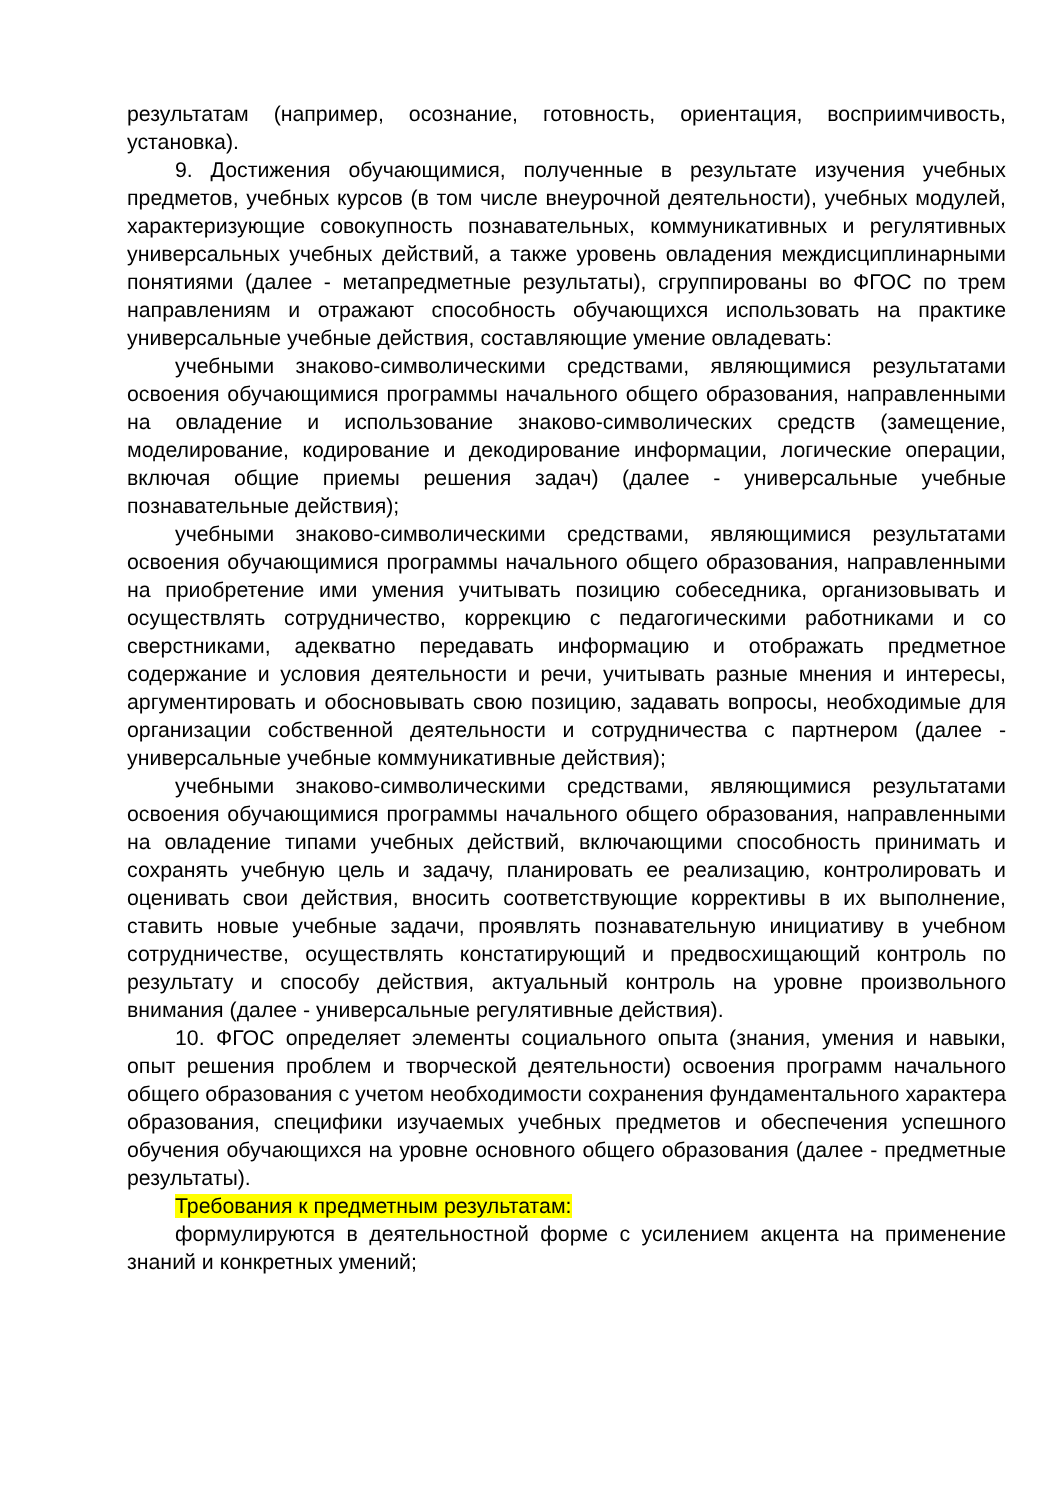результатам (например, осознание, готовность, ориентация, восприимчивость, установка).
9. Достижения обучающимися, полученные в результате изучения учебных предметов, учебных курсов (в том числе внеурочной деятельности), учебных модулей, характеризующие совокупность познавательных, коммуникативных и регулятивных универсальных учебных действий, а также уровень овладения междисциплинарными понятиями (далее - метапредметные результаты), сгруппированы во ФГОС по трем направлениям и отражают способность обучающихся использовать на практике универсальные учебные действия, составляющие умение овладевать:
учебными знаково-символическими средствами, являющимися результатами освоения обучающимися программы начального общего образования, направленными на овладение и использование знаково-символических средств (замещение, моделирование, кодирование и декодирование информации, логические операции, включая общие приемы решения задач) (далее - универсальные учебные познавательные действия);
учебными знаково-символическими средствами, являющимися результатами освоения обучающимися программы начального общего образования, направленными на приобретение ими умения учитывать позицию собеседника, организовывать и осуществлять сотрудничество, коррекцию с педагогическими работниками и со сверстниками, адекватно передавать информацию и отображать предметное содержание и условия деятельности и речи, учитывать разные мнения и интересы, аргументировать и обосновывать свою позицию, задавать вопросы, необходимые для организации собственной деятельности и сотрудничества с партнером (далее - универсальные учебные коммуникативные действия);
учебными знаково-символическими средствами, являющимися результатами освоения обучающимися программы начального общего образования, направленными на овладение типами учебных действий, включающими способность принимать и сохранять учебную цель и задачу, планировать ее реализацию, контролировать и оценивать свои действия, вносить соответствующие коррективы в их выполнение, ставить новые учебные задачи, проявлять познавательную инициативу в учебном сотрудничестве, осуществлять констатирующий и предвосхищающий контроль по результату и способу действия, актуальный контроль на уровне произвольного внимания (далее - универсальные регулятивные действия).
10. ФГОС определяет элементы социального опыта (знания, умения и навыки, опыт решения проблем и творческой деятельности) освоения программ начального общего образования с учетом необходимости сохранения фундаментального характера образования, специфики изучаемых учебных предметов и обеспечения успешного обучения обучающихся на уровне основного общего образования (далее - предметные результаты).
Требования к предметным результатам:
формулируются в деятельностной форме с усилением акцента на применение знаний и конкретных умений;